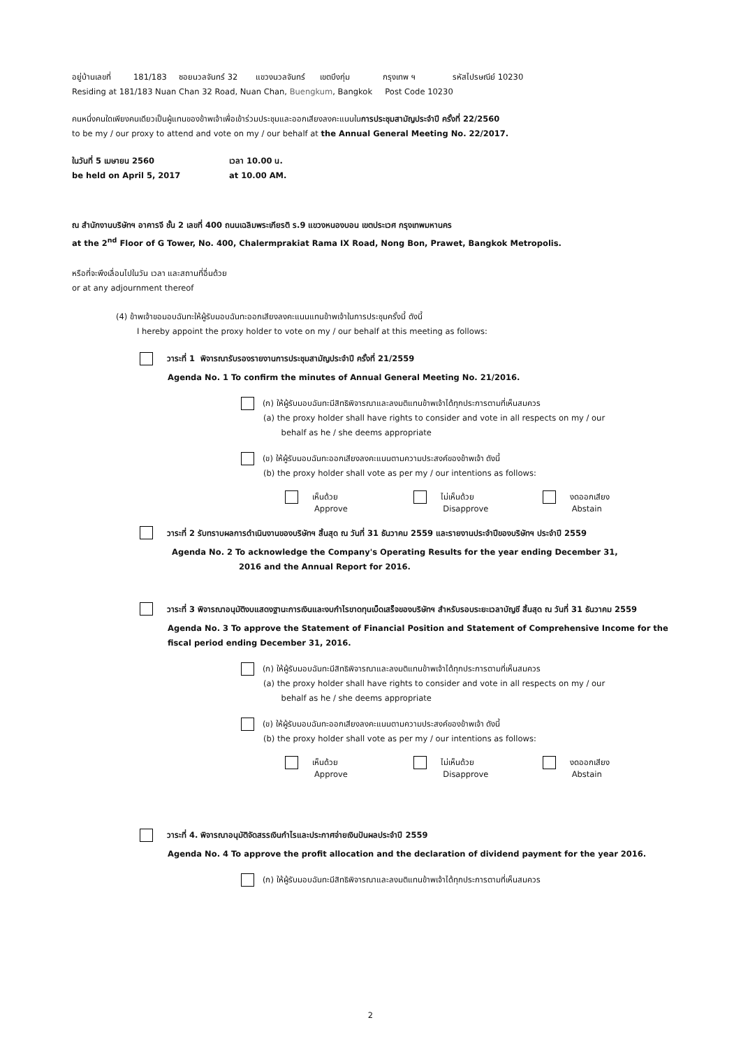อยู่บ้านเลขที่ 181/183 ซอยนวลจันทร์ 32 แขวงนวลจันทร์ เขตบึงกุ่ม กรุงเทพ ฯ รหัสไปรษณีย์ 10230
Residing at 181/183 Nuan Chan 32 Road, Nuan Chan, Buengkum, Bangkok Post Code 10230
คนหนึ่งคนใดเพียงคนเดียวเป็นผู้แทนของข้าพเจ้าเพื่อเข้าร่วมประชุมและออกเสียงลงคะแนนในการประชุมสามัญประจำปี ครั้งที่ 22/2560
to be my / our proxy to attend and vote on my / our behalf at the Annual General Meeting No. 22/2017.
ในวันที่ 5 เมษายน 2560 เวลา 10.00 น.
be held on April 5, 2017 at 10.00 AM.
ณ สำนักงานบริษัทฯ อาคารจี ชั้น 2 เลขที่ 400 ถนนเฉลิมพระเกียรติ ร.9 แขวงหนองบอน เขตประเวศ กรุงเทพมหานคร
at the 2<sup>nd</sup> Floor of G Tower, No. 400, Chalermprakiat Rama IX Road, Nong Bon, Prawet, Bangkok Metropolis.
หรือที่จะพึงเลื่อนไปในวัน เวลา และสถานที่อื่นด้วย
or at any adjournment thereof
(4) ข้าพเจ้าขอมอบฉันทะให้ผู้รับมอบฉันทะออกเสียงลงคะแนนแทนข้าพเจ้าในการประชุมครั้งนี้ ดังนี้
I hereby appoint the proxy holder to vote on my / our behalf at this meeting as follows:
วาระที่ 1 พิจารณารับรองรายงานการประชุมสามัญประจำปี ครั้งที่ 21/2559
Agenda No. 1 To confirm the minutes of Annual General Meeting No. 21/2016.
(ก) ให้ผู้รับมอบฉันทะมีสิทธิพิจารณาและลงมติแทนข้าพเจ้าได้ทุกประการตามที่เห็นสมควร
(a) the proxy holder shall have rights to consider and vote in all respects on my / our
behalf as he / she deems appropriate
(ข) ให้ผู้รับมอบฉันทะออกเสียงลงคะแนนตามความประสงค์ของข้าพเจ้า ดังนี้
(b) the proxy holder shall vote as per my / our intentions as follows:
เห็นด้วย
Approve
ไม่เห็นด้วย
Disapprove
งดออกเสียง
Abstain
วาระที่ 2 รับทราบผลการดำเนินงานของบริษัทฯ สิ้นสุด ณ วันที่ 31 ธันวาคม 2559 และรายงานประจำปีของบริษัทฯ ประจำปี 2559
Agenda No. 2 To acknowledge the Company's Operating Results for the year ending December 31,
2016 and the Annual Report for 2016.
วาระที่ 3 พิจารณาอนุมัติงบแสดงฐานะการเงินและงบกำไรขาดทุนเบ็ดเสร็จของบริษัทฯ สำหรับรอบระยะเวลาบัญชี สิ้นสุด ณ วันที่ 31 ธันวาคม 2559
Agenda No. 3 To approve the Statement of Financial Position and Statement of Comprehensive Income for the fiscal period ending December 31, 2016.
(ก) ให้ผู้รับมอบฉันทะมีสิทธิพิจารณาและลงมติแทนข้าพเจ้าได้ทุกประการตามที่เห็นสมควร
(a) the proxy holder shall have rights to consider and vote in all respects on my / our
behalf as he / she deems appropriate
(ข) ให้ผู้รับมอบฉันทะออกเสียงลงคะแนนตามความประสงค์ของข้าพเจ้า ดังนี้
(b) the proxy holder shall vote as per my / our intentions as follows:
เห็นด้วย
Approve
ไม่เห็นด้วย
Disapprove
งดออกเสียง
Abstain
วาระที่ 4. พิจารณาอนุมัติจัดสรรเงินกำไรและประกาศจ่ายเงินปันผลประจำปี 2559
Agenda No. 4 To approve the profit allocation and the declaration of dividend payment for the year 2016.
(ก) ให้ผู้รับมอบฉันทะมีสิทธิพิจารณาและลงมติแทนข้าพเจ้าได้ทุกประการตามที่เห็นสมควร
2